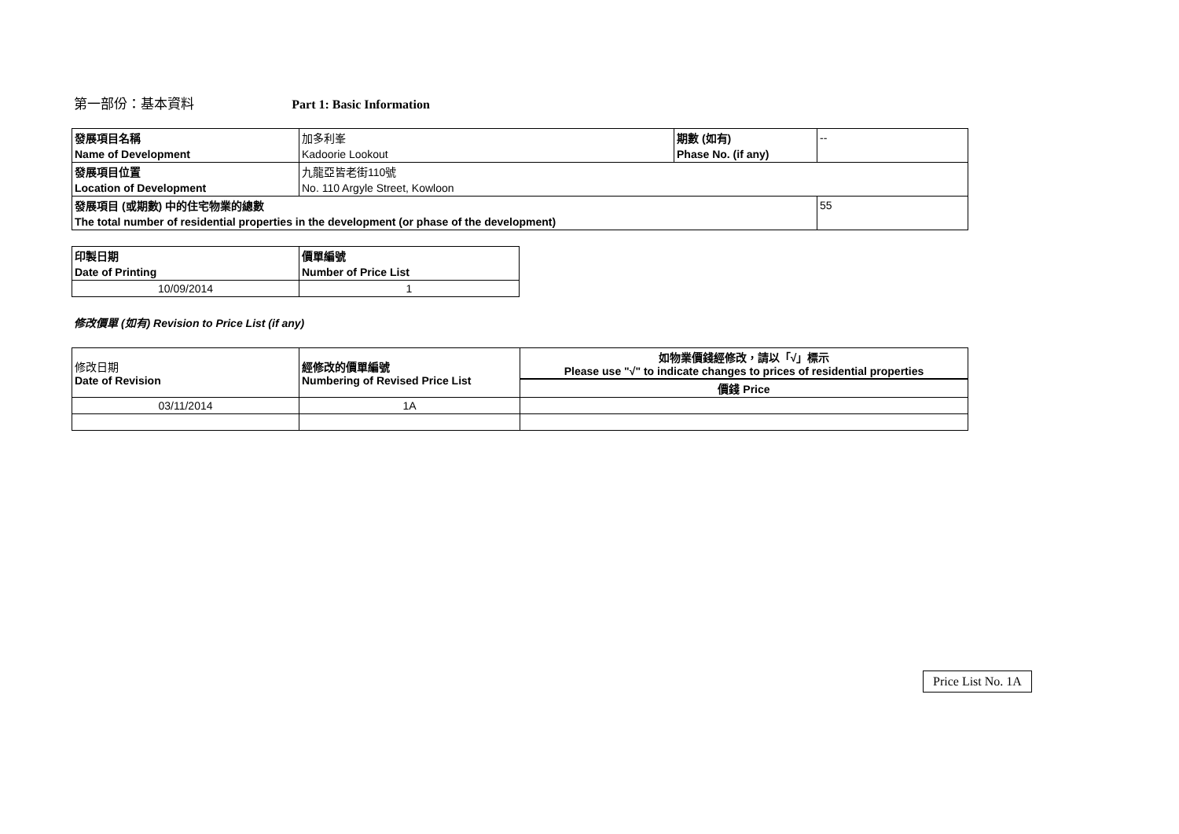第一部份：基本資料 Part 1: Basic Information
| 發展項目名稱 | 加多利峯 | 期數 (如有) | -- |
| Name of Development | Kadoorie Lookout | Phase No. (if any) | |
| 發展項目位置 | 九龍亞皆老街110號 | | |
| Location of Development | No. 110 Argyle Street, Kowloon | | |
| 發展項目 (或期數) 中的住宅物業的總數 | | | 55 |
| The total number of residential properties in the development (or phase of the development) | | | |
| 印製日期 | 價單編號 |
| Date of Printing | Number of Price List |
| 10/09/2014 | 1 |
修改價單 (如有) Revision to Price List (if any)
| 修改日期 Date of Revision | 經修改的價單編號 Numbering of Revised Price List | 如物業價錢經修改，請以「√」標示 Please use "√" to indicate changes to prices of residential properties |
| | | 價錢 Price |
| 03/11/2014 | 1A | |
Price List No. 1A